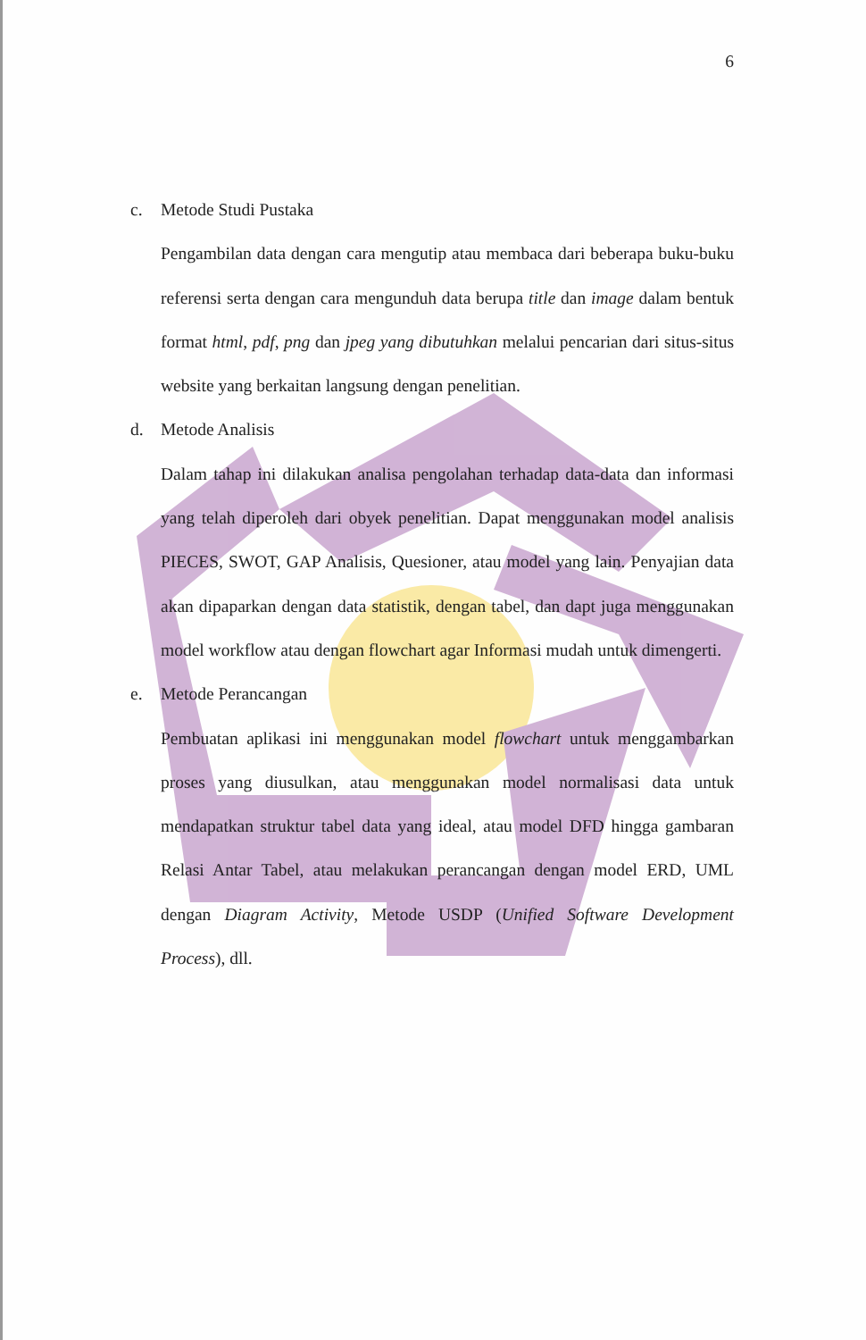6
c. Metode Studi Pustaka
Pengambilan data dengan cara mengutip atau membaca dari beberapa buku-buku referensi serta dengan cara mengunduh data berupa title dan image dalam bentuk format html, pdf, png dan jpeg yang dibutuhkan melalui pencarian dari situs-situs website yang berkaitan langsung dengan penelitian.
d. Metode Analisis
Dalam tahap ini dilakukan analisa pengolahan terhadap data-data dan informasi yang telah diperoleh dari obyek penelitian. Dapat menggunakan model analisis PIECES, SWOT, GAP Analisis, Quesioner, atau model yang lain. Penyajian data akan dipaparkan dengan data statistik, dengan tabel, dan dapt juga menggunakan model workflow atau dengan flowchart agar Informasi mudah untuk dimengerti.
e. Metode Perancangan
Pembuatan aplikasi ini menggunakan model flowchart untuk menggambarkan proses yang diusulkan, atau menggunakan model normalisasi data untuk mendapatkan struktur tabel data yang ideal, atau model DFD hingga gambaran Relasi Antar Tabel, atau melakukan perancangan dengan model ERD, UML dengan Diagram Activity, Metode USDP (Unified Software Development Process), dll.